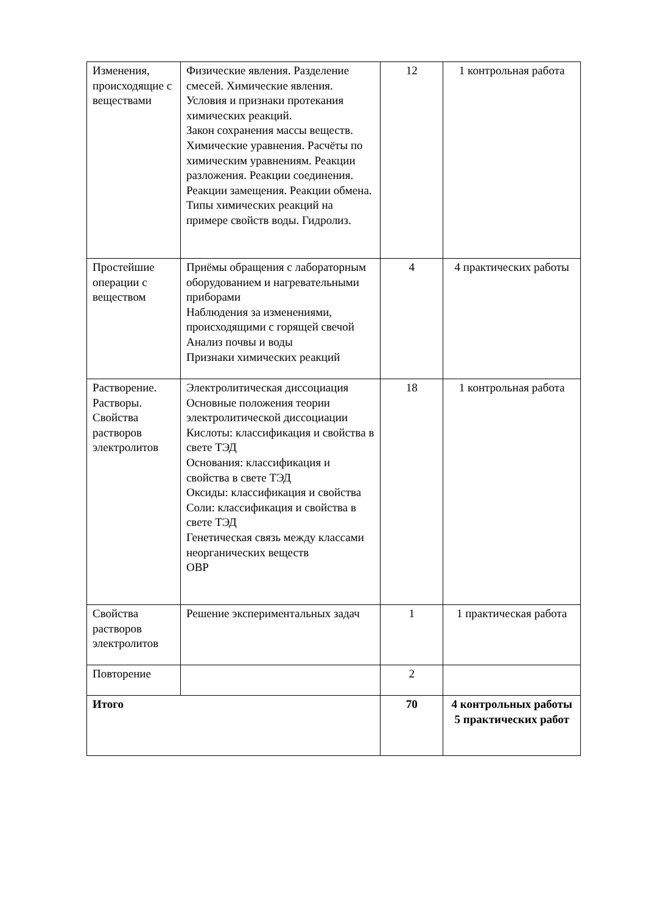| Изменения, происходящие с веществами | Физические явления. Разделение смесей. Химические явления. Условия и признаки протекания химических реакций. Закон сохранения массы веществ. Химические уравнения. Расчёты по химическим уравнениям. Реакции разложения. Реакции соединения. Реакции замещения. Реакции обмена. Типы химических реакций на примере свойств воды. Гидролиз. | 12 | 1 контрольная работа |
| Простейшие операции с веществом | Приёмы обращения с лабораторным оборудованием и нагревательными приборами Наблюдения за изменениями, происходящими с горящей свечой Анализ почвы и воды Признаки химических реакций | 4 | 4 практических работы |
| Растворение. Растворы. Свойства растворов электролитов | Электролитическая диссоциация Основные положения теории электролитической диссоциации Кислоты: классификация и свойства в свете ТЭД Основания: классификация и свойства в свете ТЭД Оксиды: классификация и свойства Соли: классификация и свойства в свете ТЭД Генетическая связь между классами неорганических веществ ОВР | 18 | 1 контрольная работа |
| Свойства растворов электролитов | Решение экспериментальных задач | 1 | 1 практическая работа |
| Повторение | | 2 | |
| Итого | | 70 | 4 контрольных работы 5 практических работ |